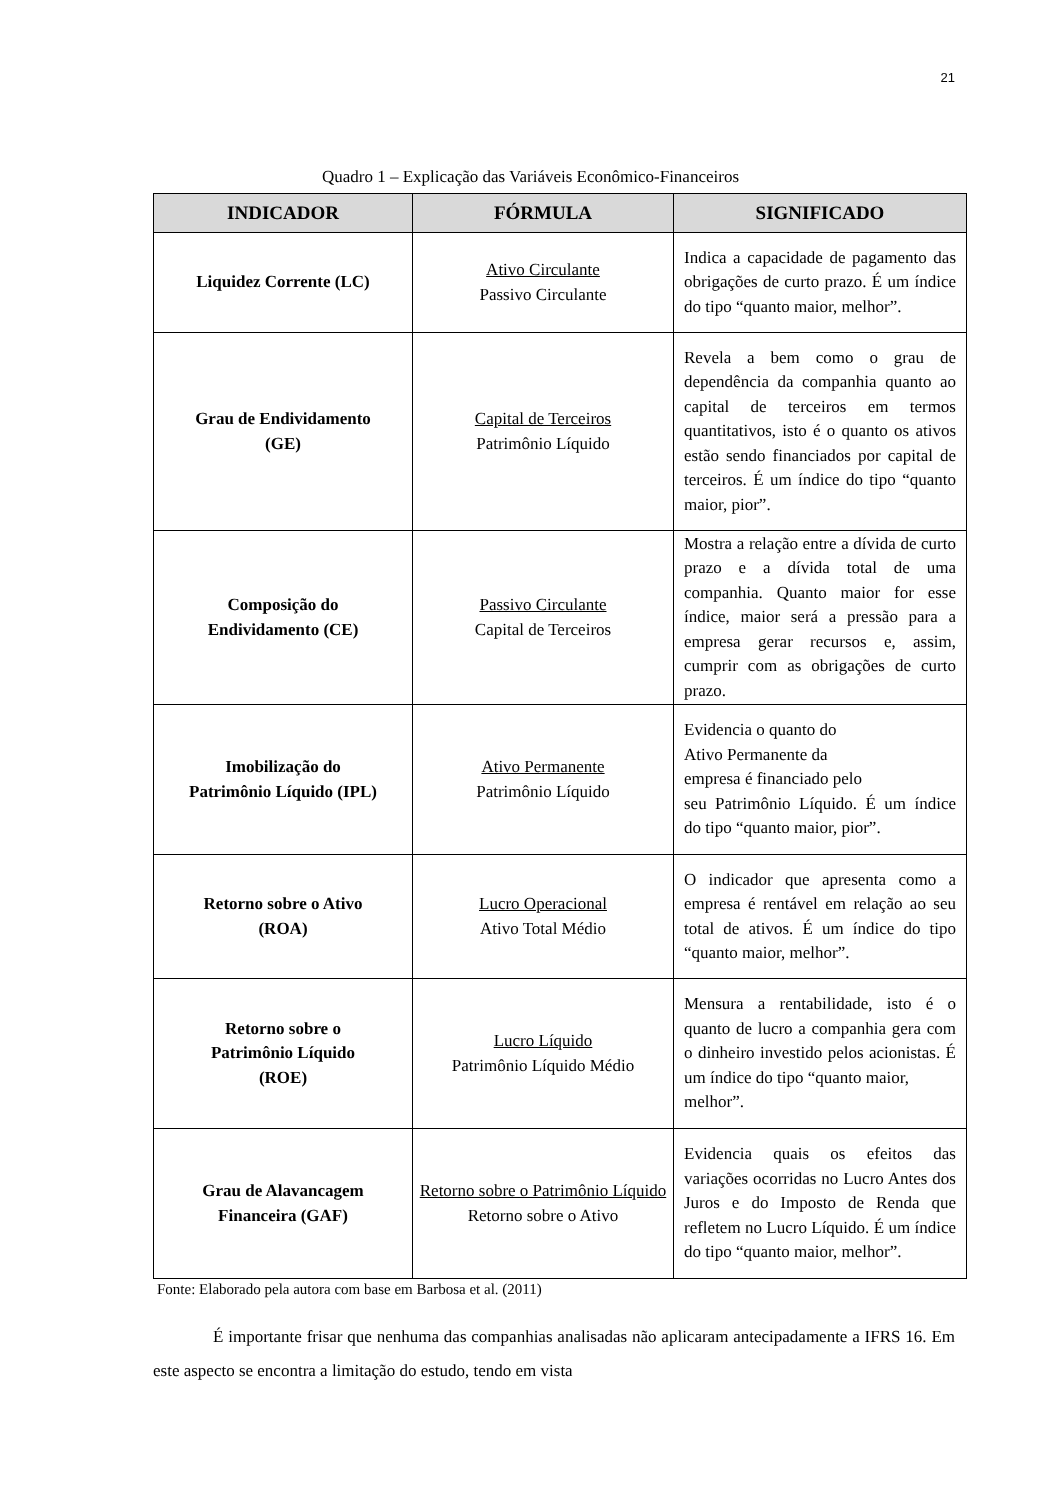21
Quadro 1 – Explicação das Variáveis Econômico-Financeiros
| INDICADOR | FÓRMULA | SIGNIFICADO |
| --- | --- | --- |
| Liquidez Corrente (LC) | Ativo Circulante Passivo Circulante | Indica a capacidade de pagamento das obrigações de curto prazo. É um índice do tipo “quanto maior, melhor”. |
| Grau de Endividamento (GE) | Capital de Terceiros Patrimônio Líquido | Revela a bem como o grau de dependência da companhia quanto ao capital de terceiros em termos quantitativos, isto é o quanto os ativos estão sendo financiados por capital de terceiros. É um índice do tipo “quanto maior, pior”. |
| Composição do Endividamento (CE) | Passivo Circulante Capital de Terceiros | Mostra a relação entre a dívida de curto prazo e a dívida total de uma companhia. Quanto maior for esse índice, maior será a pressão para a empresa gerar recursos e, assim, cumprir com as obrigações de curto prazo. |
| Imobilização do Patrimônio Líquido (IPL) | Ativo Permanente Patrimônio Líquido | Evidencia o quanto do Ativo Permanente da empresa é financiado pelo seu Patrimônio Líquido. É um índice do tipo “quanto maior, pior”. |
| Retorno sobre o Ativo (ROA) | Lucro Operacional Ativo Total Médio | O indicador que apresenta como a empresa é rentável em relação ao seu total de ativos. É um índice do tipo “quanto maior, melhor”. |
| Retorno sobre o Patrimônio Líquido (ROE) | Lucro Líquido Patrimônio Líquido Médio | Mensura a rentabilidade, isto é o quanto de lucro a companhia gera com o dinheiro investido pelos acionistas. É um índice do tipo “quanto maior, melhor”. |
| Grau de Alavancagem Financeira (GAF) | Retorno sobre o Patrimônio Líquido Retorno sobre o Ativo | Evidencia quais os efeitos das variações ocorridas no Lucro Antes dos Juros e do Imposto de Renda que refletem no Lucro Líquido. É um índice do tipo “quanto maior, melhor”. |
Fonte: Elaborado pela autora com base em Barbosa et al. (2011)
É importante frisar que nenhuma das companhias analisadas não aplicaram antecipadamente a IFRS 16. Em este aspecto se encontra a limitação do estudo, tendo em vista